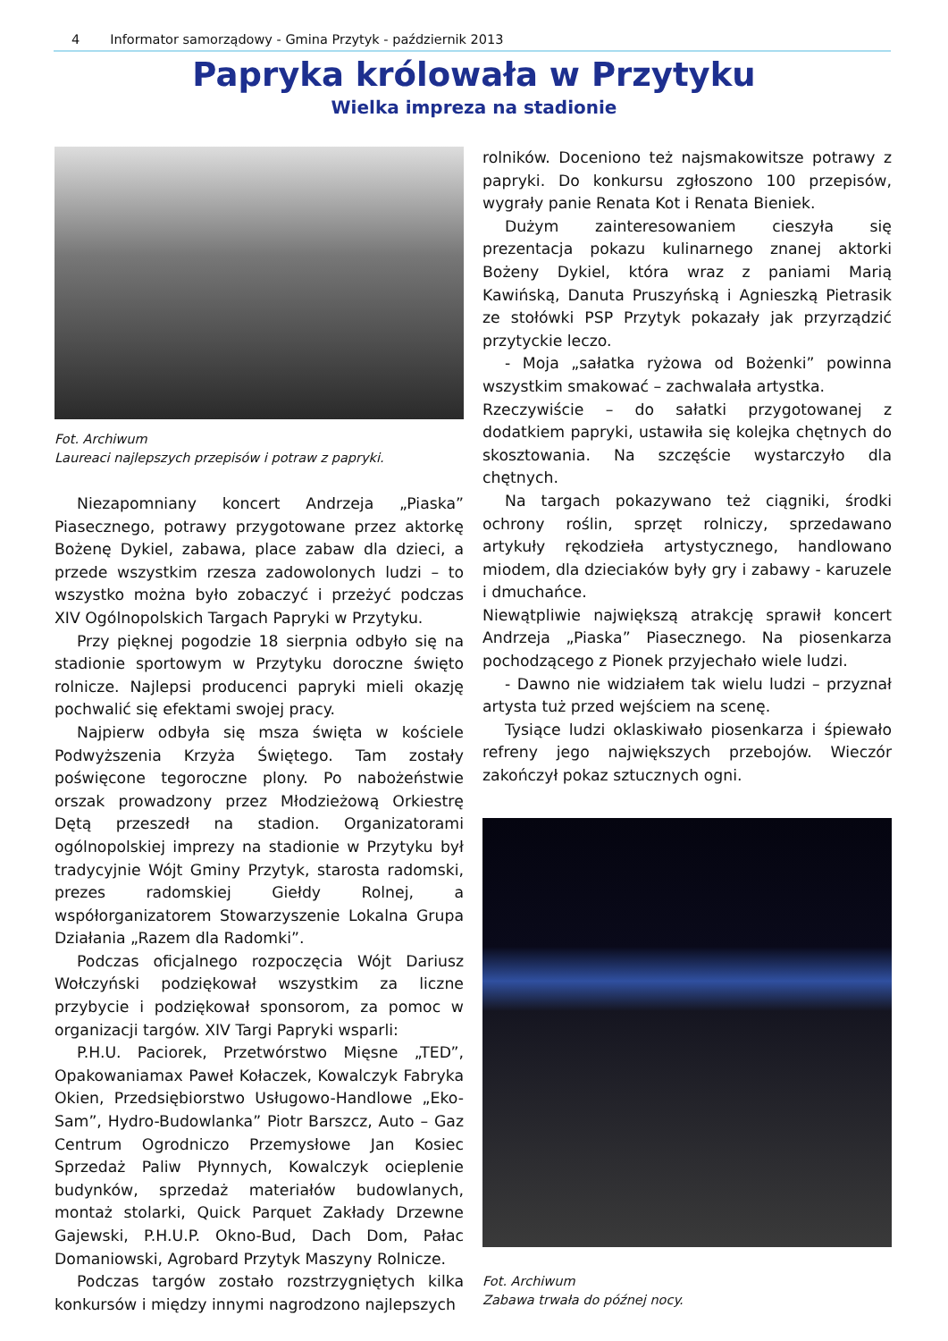4 Informator samorządowy - Gmina Przytyk - październik 2013
Papryka królowała w Przytyku
Wielka impreza na stadionie
Fot. Archiwum
Laureaci najlepszych przepisów i potraw z papryki.
Niezapomniany koncert Andrzeja „Piaska” Piasecznego, potrawy przygotowane przez aktorkę Bożenę Dykiel, zabawa, place zabaw dla dzieci, a przede wszystkim rzesza zadowolonych ludzi – to wszystko można było zobaczyć i przeżyć podczas XIV Ogólnopolskich Targach Papryki w Przytyku.
Przy pięknej pogodzie 18 sierpnia odbyło się na stadionie sportowym w Przytyku doroczne święto rolnicze. Najlepsi producenci papryki mieli okazję pochwalić się efektami swojej pracy.
Najpierw odbyła się msza święta w kościele Podwyższenia Krzyża Świętego. Tam zostały poświęcone tegoroczne plony. Po nabożeństwie orszak prowadzony przez Młodzieżową Orkiestrę Dętą przeszedł na stadion. Organizatorami ogólnopolskiej imprezy na stadionie w Przytyku był tradycyjnie Wójt Gminy Przytyk, starosta radomski, prezes radomskiej Giełdy Rolnej, a współorganizatorem Stowarzyszenie Lokalna Grupa Działania „Razem dla Radomki”.
Podczas oficjalnego rozpoczęcia Wójt Dariusz Wołczyński podziękował wszystkim za liczne przybycie i podziękował sponsorom, za pomoc w organizacji targów. XIV Targi Papryki wsparli:
P.H.U. Paciorek, Przetwórstwo Mięsne „TED”, Opakowaniamax Paweł Kołaczek, Kowalczyk Fabryka Okien, Przedsiębiorstwo Usługowo-Handlowe „Eko-Sam”, Hydro-Budowlanka” Piotr Barszcz, Auto – Gaz Centrum Ogrodniczo Przemysłowe Jan Kosiec Sprzedaż Paliw Płynnych, Kowalczyk ocieplenie budynków, sprzedaż materiałów budowlanych, montaż stolarki, Quick Parquet Zakłady Drzewne Gajewski, P.H.U.P. Okno-Bud, Dach Dom, Pałac Domaniowski, Agrobard Przytyk Maszyny Rolnicze.
Podczas targów zostało rozstrzygniętych kilka konkursów i między innymi nagrodzono najlepszych
rolników. Doceniono też najsmakowitsze potrawy z papryki. Do konkursu zgłoszono 100 przepisów, wygrały panie Renata Kot i Renata Bieniek.
Dużym zainteresowaniem cieszyła się prezentacja pokazu kulinarnego znanej aktorki Bożeny Dykiel, która wraz z paniami Marią Kawińską, Danuta Pruszyńską i Agnieszką Pietrasik ze stołówki PSP Przytyk pokazały jak przyrządzić przytyckie leczo.
- Moja „sałatka ryżowa od Bożenki” powinna wszystkim smakować – zachwalała artystka.
Rzeczywiście – do sałatki przygotowanej z dodatkiem papryki, ustawiła się kolejka chętnych do skosztowania. Na szczęście wystarczyło dla chętnych.
Na targach pokazywano też ciągniki, środki ochrony roślin, sprzęt rolniczy, sprzedawano artykuły rękodzieła artystycznego, handlowano miodem, dla dzieciaków były gry i zabawy - karuzele i dmuchańce.
Niewątpliwie największą atrakcję sprawił koncert Andrzeja „Piaska” Piasecznego. Na piosenkarza pochodzącego z Pionek przyjechało wiele ludzi.
- Dawno nie widziałem tak wielu ludzi – przyznał artysta tuż przed wejściem na scenę.
Tysiące ludzi oklaskiwało piosenkarza i śpiewało refreny jego największych przebojów. Wieczór zakończył pokaz sztucznych ogni.
Fot. Archiwum
Zabawa trwała do późnej nocy.